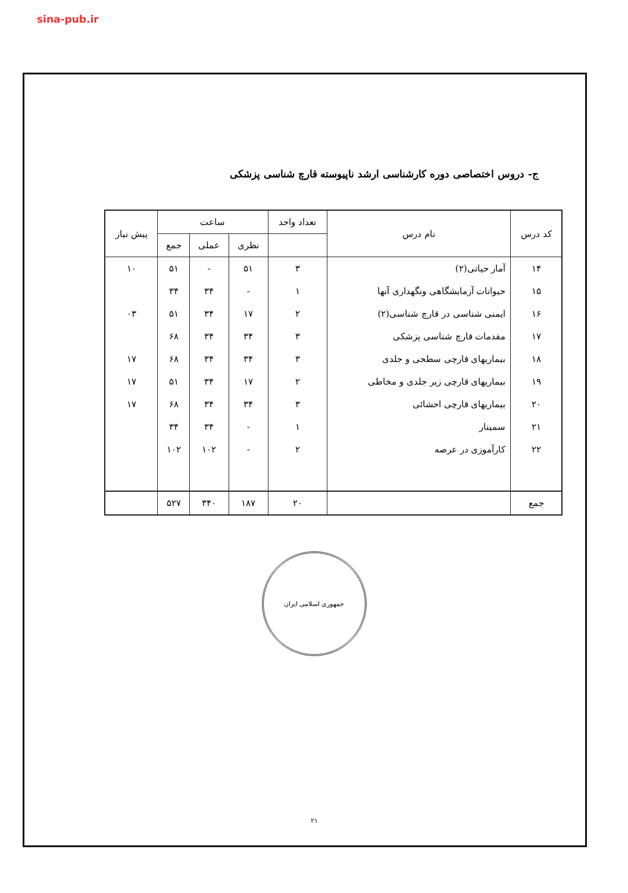sina-pub.ir
ج- دروس اختصاصی دوره کارشناسی ارشد ناپیوسته قارچ شناسی پزشکی
| کد درس | نام درس | تعداد واحد | ساعت | | | پیش نیاز |
| --- | --- | --- | --- | --- | --- | --- |
| | | | نظری | عملی | جمع | |
| ۱۴ | آمار حیاتی(۲) | ۳ | ۵۱ | - | ۵۱ | ۱۰ |
| ۱۵ | حیوانات آزمایشگاهی ونگهداری آنها | ۱ | - | ۳۴ | ۳۴ | |
| ۱۶ | ایمنی شناسی در قارچ شناسی(۲) | ۲ | ۱۷ | ۳۴ | ۵۱ | ۰۳ |
| ۱۷ | مقدمات قارچ شناسی پزشکی | ۳ | ۳۴ | ۳۴ | ۶۸ | |
| ۱۸ | بیماریهای قارچی سطحی و جلدی | ۳ | ۳۴ | ۳۴ | ۶۸ | ۱۷ |
| ۱۹ | بیماریهای قارچی زیر جلدی و مخاطی | ۲ | ۱۷ | ۳۴ | ۵۱ | ۱۷ |
| ۲۰ | بیماریهای قارچی احشائی | ۳ | ۳۴ | ۳۴ | ۶۸ | ۱۷ |
| ۲۱ | سمینار | ۱ | - | ۳۴ | ۳۴ | |
| ۲۲ | کارآموزی در عرصه | ۲ | - | ۱۰۲ | ۱۰۲ | |
| جمع | | ۲۰ | ۱۸۷ | ۳۴۰ | ۵۲۷ | |
جمهوری اسلامی ایران
۲۱